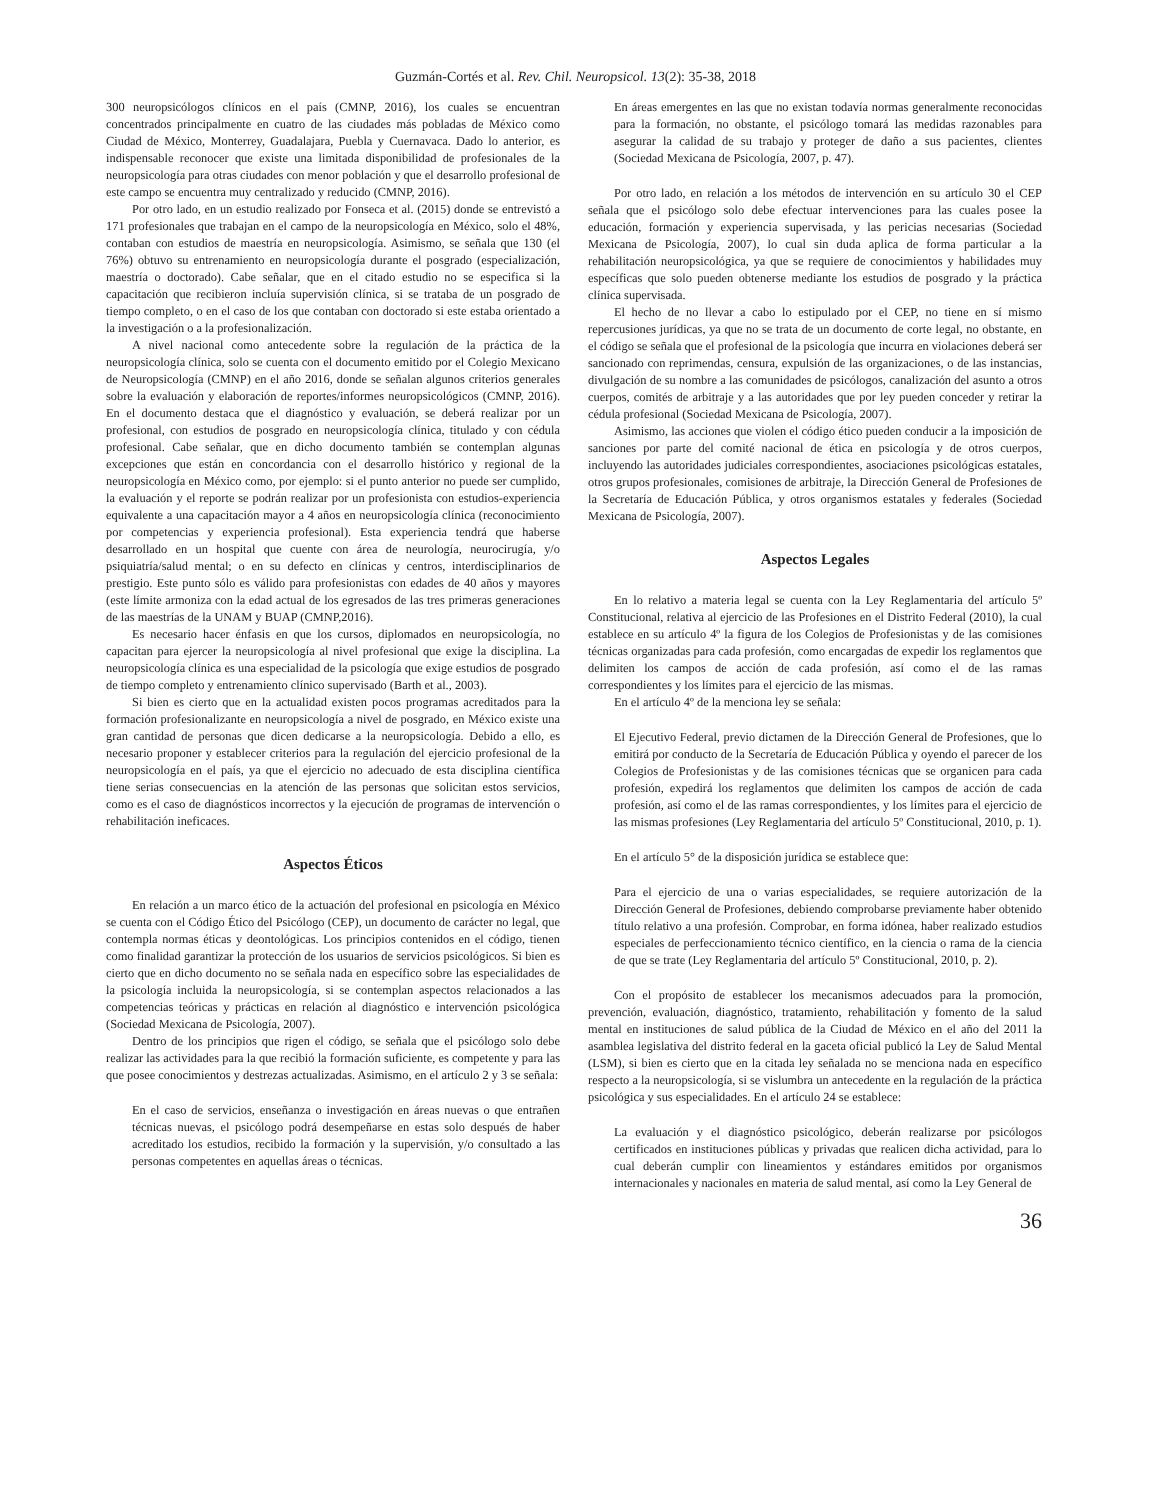Guzmán-Cortés et al. Rev. Chil. Neuropsicol. 13(2): 35-38, 2018
300 neuropsicólogos clínicos en el país (CMNP, 2016), los cuales se encuentran concentrados principalmente en cuatro de las ciudades más pobladas de México como Ciudad de México, Monterrey, Guadalajara, Puebla y Cuernavaca. Dado lo anterior, es indispensable reconocer que existe una limitada disponibilidad de profesionales de la neuropsicología para otras ciudades con menor población y que el desarrollo profesional de este campo se encuentra muy centralizado y reducido (CMNP, 2016).
Por otro lado, en un estudio realizado por Fonseca et al. (2015) donde se entrevistó a 171 profesionales que trabajan en el campo de la neuropsicología en México, solo el 48%, contaban con estudios de maestría en neuropsicología. Asimismo, se señala que 130 (el 76%) obtuvo su entrenamiento en neuropsicología durante el posgrado (especialización, maestría o doctorado). Cabe señalar, que en el citado estudio no se especifica si la capacitación que recibieron incluía supervisión clínica, si se trataba de un posgrado de tiempo completo, o en el caso de los que contaban con doctorado si este estaba orientado a la investigación o a la profesionalización.
A nivel nacional como antecedente sobre la regulación de la práctica de la neuropsicología clínica, solo se cuenta con el documento emitido por el Colegio Mexicano de Neuropsicología (CMNP) en el año 2016, donde se señalan algunos criterios generales sobre la evaluación y elaboración de reportes/informes neuropsicológicos (CMNP, 2016). En el documento destaca que el diagnóstico y evaluación, se deberá realizar por un profesional, con estudios de posgrado en neuropsicología clínica, titulado y con cédula profesional. Cabe señalar, que en dicho documento también se contemplan algunas excepciones que están en concordancia con el desarrollo histórico y regional de la neuropsicología en México como, por ejemplo: si el punto anterior no puede ser cumplido, la evaluación y el reporte se podrán realizar por un profesionista con estudios-experiencia equivalente a una capacitación mayor a 4 años en neuropsicología clínica (reconocimiento por competencias y experiencia profesional). Esta experiencia tendrá que haberse desarrollado en un hospital que cuente con área de neurología, neurocirugía, y/o psiquiatría/salud mental; o en su defecto en clínicas y centros, interdisciplinarios de prestigio. Este punto sólo es válido para profesionistas con edades de 40 años y mayores (este límite armoniza con la edad actual de los egresados de las tres primeras generaciones de las maestrías de la UNAM y BUAP (CMNP,2016).
Es necesario hacer énfasis en que los cursos, diplomados en neuropsicología, no capacitan para ejercer la neuropsicología al nivel profesional que exige la disciplina. La neuropsicología clínica es una especialidad de la psicología que exige estudios de posgrado de tiempo completo y entrenamiento clínico supervisado (Barth et al., 2003).
Si bien es cierto que en la actualidad existen pocos programas acreditados para la formación profesionalizante en neuropsicología a nivel de posgrado, en México existe una gran cantidad de personas que dicen dedicarse a la neuropsicología. Debido a ello, es necesario proponer y establecer criterios para la regulación del ejercicio profesional de la neuropsicología en el país, ya que el ejercicio no adecuado de esta disciplina científica tiene serias consecuencias en la atención de las personas que solicitan estos servicios, como es el caso de diagnósticos incorrectos y la ejecución de programas de intervención o rehabilitación ineficaces.
Aspectos Éticos
En relación a un marco ético de la actuación del profesional en psicología en México se cuenta con el Código Ético del Psicólogo (CEP), un documento de carácter no legal, que contempla normas éticas y deontológicas. Los principios contenidos en el código, tienen como finalidad garantizar la protección de los usuarios de servicios psicológicos. Si bien es cierto que en dicho documento no se señala nada en específico sobre las especialidades de la psicología incluida la neuropsicología, si se contemplan aspectos relacionados a las competencias teóricas y prácticas en relación al diagnóstico e intervención psicológica (Sociedad Mexicana de Psicología, 2007).
Dentro de los principios que rigen el código, se señala que el psicólogo solo debe realizar las actividades para la que recibió la formación suficiente, es competente y para las que posee conocimientos y destrezas actualizadas. Asimismo, en el artículo 2 y 3 se señala:
En el caso de servicios, enseñanza o investigación en áreas nuevas o que entrañen técnicas nuevas, el psicólogo podrá desempeñarse en estas solo después de haber acreditado los estudios, recibido la formación y la supervisión, y/o consultado a las personas competentes en aquellas áreas o técnicas.
En áreas emergentes en las que no existan todavía normas generalmente reconocidas para la formación, no obstante, el psicólogo tomará las medidas razonables para asegurar la calidad de su trabajo y proteger de daño a sus pacientes, clientes (Sociedad Mexicana de Psicología, 2007, p. 47).
Por otro lado, en relación a los métodos de intervención en su artículo 30 el CEP señala que el psicólogo solo debe efectuar intervenciones para las cuales posee la educación, formación y experiencia supervisada, y las pericias necesarias (Sociedad Mexicana de Psicología, 2007), lo cual sin duda aplica de forma particular a la rehabilitación neuropsicológica, ya que se requiere de conocimientos y habilidades muy específicas que solo pueden obtenerse mediante los estudios de posgrado y la práctica clínica supervisada.
El hecho de no llevar a cabo lo estipulado por el CEP, no tiene en sí mismo repercusiones jurídicas, ya que no se trata de un documento de corte legal, no obstante, en el código se señala que el profesional de la psicología que incurra en violaciones deberá ser sancionado con reprimendas, censura, expulsión de las organizaciones, o de las instancias, divulgación de su nombre a las comunidades de psicólogos, canalización del asunto a otros cuerpos, comités de arbitraje y a las autoridades que por ley pueden conceder y retirar la cédula profesional (Sociedad Mexicana de Psicología, 2007).
Asimismo, las acciones que violen el código ético pueden conducir a la imposición de sanciones por parte del comité nacional de ética en psicología y de otros cuerpos, incluyendo las autoridades judiciales correspondientes, asociaciones psicológicas estatales, otros grupos profesionales, comisiones de arbitraje, la Dirección General de Profesiones de la Secretaría de Educación Pública, y otros organismos estatales y federales (Sociedad Mexicana de Psicología, 2007).
Aspectos Legales
En lo relativo a materia legal se cuenta con la Ley Reglamentaria del artículo 5º Constitucional, relativa al ejercicio de las Profesiones en el Distrito Federal (2010), la cual establece en su artículo 4º la figura de los Colegios de Profesionistas y de las comisiones técnicas organizadas para cada profesión, como encargadas de expedir los reglamentos que delimiten los campos de acción de cada profesión, así como el de las ramas correspondientes y los límites para el ejercicio de las mismas.
En el artículo 4º de la menciona ley se señala:
El Ejecutivo Federal, previo dictamen de la Dirección General de Profesiones, que lo emitirá por conducto de la Secretaría de Educación Pública y oyendo el parecer de los Colegios de Profesionistas y de las comisiones técnicas que se organicen para cada profesión, expedirá los reglamentos que delimiten los campos de acción de cada profesión, así como el de las ramas correspondientes, y los límites para el ejercicio de las mismas profesiones (Ley Reglamentaria del artículo 5º Constitucional, 2010, p. 1).
En el artículo 5° de la disposición jurídica se establece que:
Para el ejercicio de una o varias especialidades, se requiere autorización de la Dirección General de Profesiones, debiendo comprobarse previamente haber obtenido título relativo a una profesión. Comprobar, en forma idónea, haber realizado estudios especiales de perfeccionamiento técnico científico, en la ciencia o rama de la ciencia de que se trate (Ley Reglamentaria del artículo 5º Constitucional, 2010, p. 2).
Con el propósito de establecer los mecanismos adecuados para la promoción, prevención, evaluación, diagnóstico, tratamiento, rehabilitación y fomento de la salud mental en instituciones de salud pública de la Ciudad de México en el año del 2011 la asamblea legislativa del distrito federal en la gaceta oficial publicó la Ley de Salud Mental (LSM), si bien es cierto que en la citada ley señalada no se menciona nada en específico respecto a la neuropsicología, si se vislumbra un antecedente en la regulación de la práctica psicológica y sus especialidades. En el artículo 24 se establece:
La evaluación y el diagnóstico psicológico, deberán realizarse por psicólogos certificados en instituciones públicas y privadas que realicen dicha actividad, para lo cual deberán cumplir con lineamientos y estándares emitidos por organismos internacionales y nacionales en materia de salud mental, así como la Ley General de
36